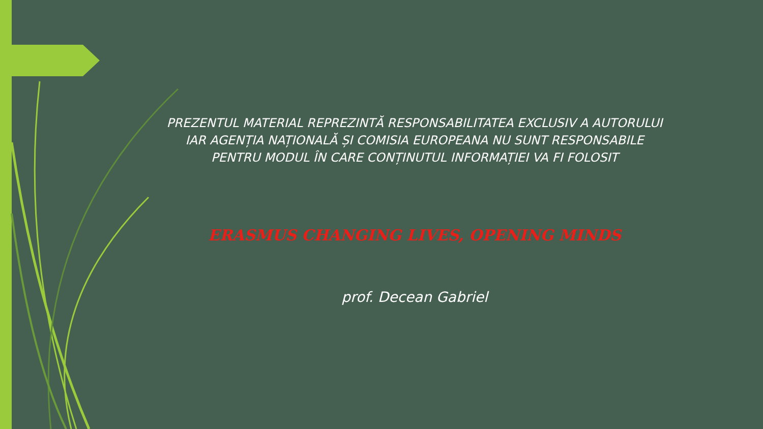PREZENTUL MATERIAL REPREZINTĂ RESPONSABILITATEA EXCLUSIV A AUTORULUI
IAR AGENȚIA NAȚIONALĂ ȘI COMISIA EUROPEANA NU SUNT RESPONSABILE
PENTRU MODUL ÎN CARE CONȚINUTUL INFORMAȚIEI VA FI FOLOSIT
ERASMUS CHANGING LIVES, OPENING MINDS
prof. Decean Gabriel